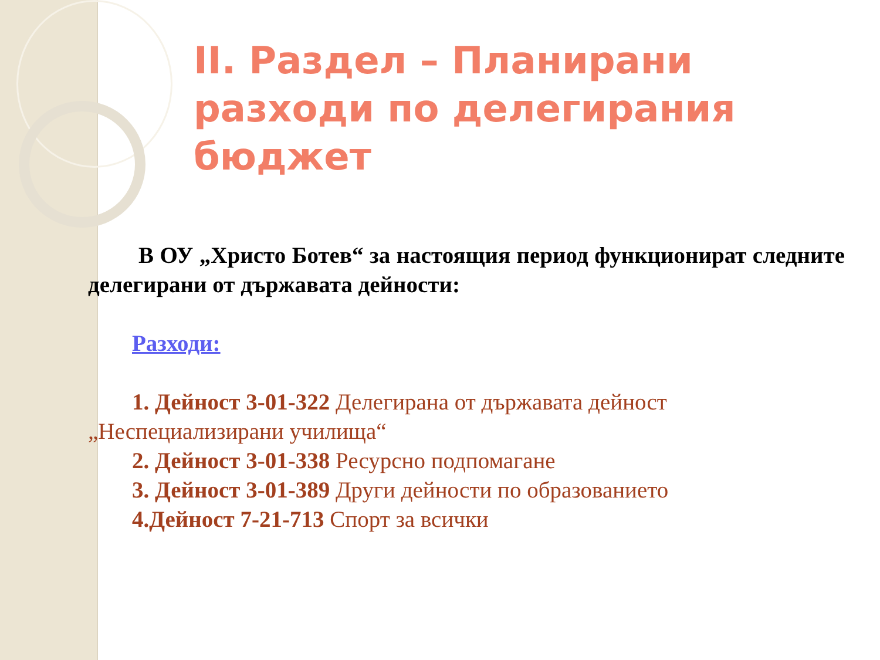II. Раздел – Планирани разходи по делегирания бюджет
В ОУ „Христо Ботев“ за настоящия период функционират следните делегирани от държавата дейности:
Разходи:
1. Дейност 3-01-322 Делегирана от държавата дейност
„Неспециализирани училища“
2. Дейност 3-01-338 Ресурсно подпомагане
3. Дейност 3-01-389 Други дейности по образованието
4.Дейност 7-21-713 Спорт за всички